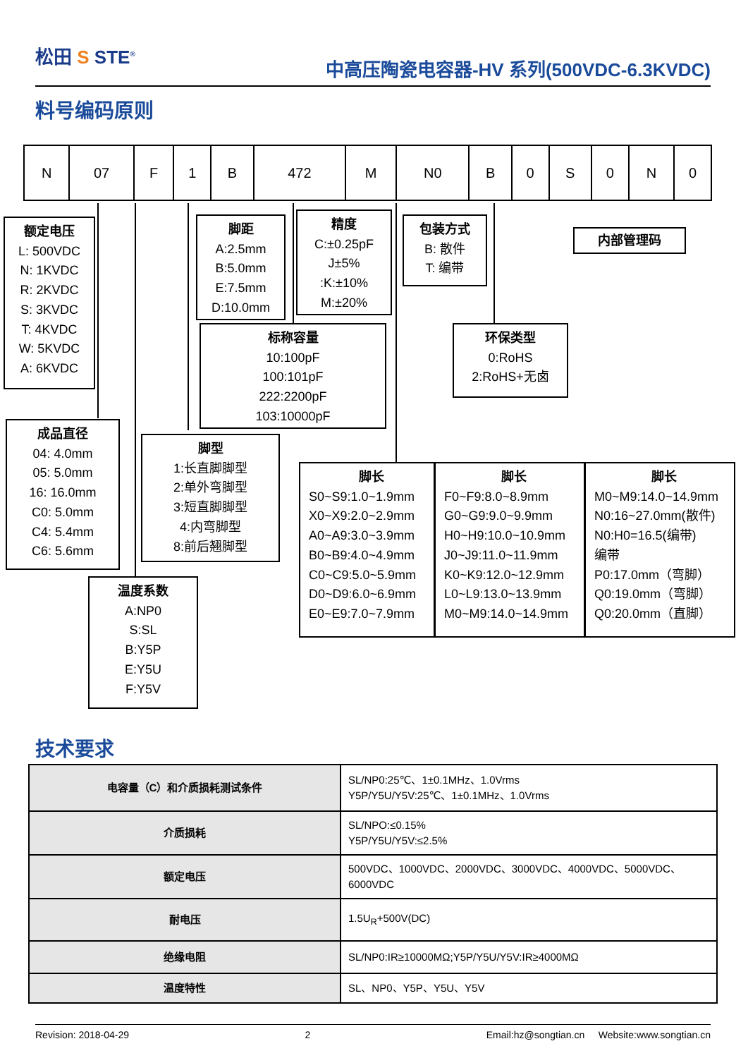松田 S STE<sup>®</sup>
中高压陶瓷电容器-HV 系列(500VDC-6.3KVDC)
料号编码原则
| N | 07 | F | 1 | B | 472 | M | N0 | B | 0 | S | 0 | N | 0 |
额定电压
L: 500VDC
N: 1KVDC
R: 2KVDC
S: 3KVDC
T: 4KVDC
W: 5KVDC
A: 6KVDC
脚距
A:2.5mm
B:5.0mm
E:7.5mm
D:10.0mm
精度
C:±0.25pF
J±5%
:K:±10%
M:±20%
包装方式
B: 散件
T: 编带
内部管理码
标称容量
10:100pF
100:101pF
222:2200pF
103:10000pF
环保类型
0:RoHS
2:RoHS+无卤
成品直径
04: 4.0mm
05: 5.0mm
16: 16.0mm
C0: 5.0mm
C4: 5.4mm
C6: 5.6mm
脚型
1:长直脚脚型
2:单外弯脚型
3:短直脚脚型
4:内弯脚型
8:前后翘脚型
温度系数
A:NP0
S:SL
B:Y5P
E:Y5U
F:Y5V
脚长
S0~S9:1.0~1.9mm
X0~X9:2.0~2.9mm
A0~A9:3.0~3.9mm
B0~B9:4.0~4.9mm
C0~C9:5.0~5.9mm
D0~D9:6.0~6.9mm
E0~E9:7.0~7.9mm
脚长
F0~F9:8.0~8.9mm
G0~G9:9.0~9.9mm
H0~H9:10.0~10.9mm
J0~J9:11.0~11.9mm
K0~K9:12.0~12.9mm
L0~L9:13.0~13.9mm
M0~M9:14.0~14.9mm
脚长
M0~M9:14.0~14.9mm
N0:16~27.0mm(散件)
N0:H0=16.5(编带)
编带
P0:17.0mm（弯脚）
Q0:19.0mm（弯脚）
Q0:20.0mm（直脚）
技术要求
| 电容量（C）和介质损耗测试条件 | SL/NP0:25℃、1±0.1MHz、1.0Vrms Y5P/Y5U/Y5V:25℃、1±0.1MHz、1.0Vrms |
| 介质损耗 | SL/NPO:≤0.15% Y5P/Y5U/Y5V:≤2.5% |
| 额定电压 | 500VDC、1000VDC、2000VDC、3000VDC、4000VDC、5000VDC、 6000VDC |
| 耐电压 | 1.5U<sub>R</sub>+500V(DC) |
| 绝缘电阻 | SL/NP0:IR≥10000MΩ;Y5P/Y5U/Y5V:IR≥4000MΩ |
| 温度特性 | SL、NP0、Y5P、Y5U、Y5V |
Revision: 2018-04-29 2 Email:hz@songtian.cn Website:www.songtian.cn